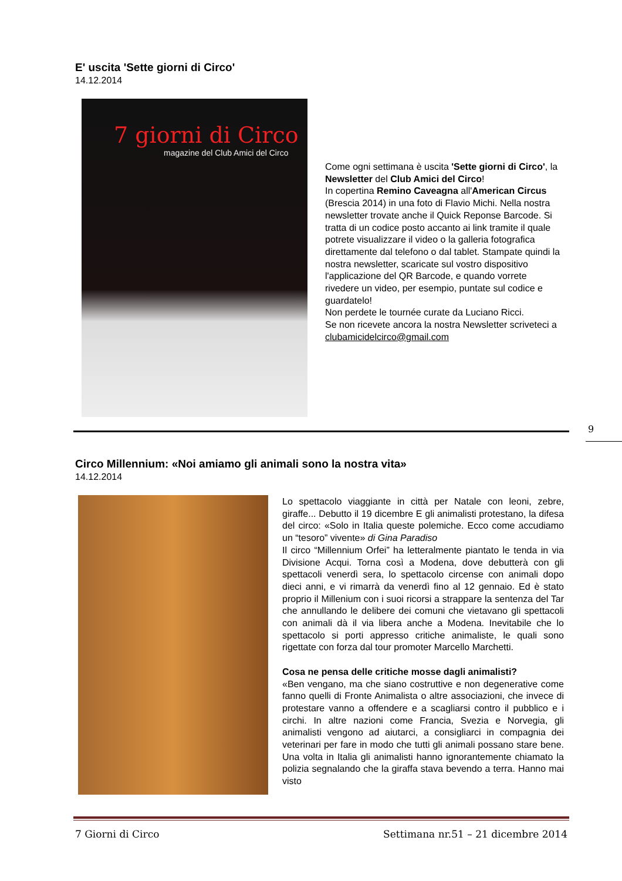E' uscita 'Sette giorni di Circo'
14.12.2014
7 giorni di Circo
magazine del Club Amici del Circo
Come ogni settimana è uscita 'Sette giorni di Circo', la Newsletter del Club Amici del Circo!
In copertina Remino Caveagna all'American Circus (Brescia 2014) in una foto di Flavio Michi. Nella nostra newsletter trovate anche il Quick Reponse Barcode. Si tratta di un codice posto accanto ai link tramite il quale potrete visualizzare il video o la galleria fotografica direttamente dal telefono o dal tablet. Stampate quindi la nostra newsletter, scaricate sul vostro dispositivo l'applicazione del QR Barcode, e quando vorrete rivedere un video, per esempio, puntate sul codice e guardatelo!
Non perdete le tournée curate da Luciano Ricci.
Se non ricevete ancora la nostra Newsletter scriveteci a clubamicidelcirco@gmail.com
9
Circo Millennium: «Noi amiamo gli animali sono la nostra vita»
14.12.2014
Lo spettacolo viaggiante in città per Natale con leoni, zebre, giraffe... Debutto il 19 dicembre E gli animalisti protestano, la difesa del circo: «Solo in Italia queste polemiche. Ecco come accudiamo un “tesoro” vivente» di Gina Paradiso
Il circo “Millennium Orfei” ha letteralmente piantato le tenda in via Divisione Acqui. Torna così a Modena, dove debutterà con gli spettacoli venerdì sera, lo spettacolo circense con animali dopo dieci anni, e vi rimarrà da venerdì fino al 12 gennaio. Ed è stato proprio il Millenium con i suoi ricorsi a strappare la sentenza del Tar che annullando le delibere dei comuni che vietavano gli spettacoli con animali dà il via libera anche a Modena. Inevitabile che lo spettacolo si porti appresso critiche animaliste, le quali sono rigettate con forza dal tour promoter Marcello Marchetti.
Cosa ne pensa delle critiche mosse dagli animalisti?
«Ben vengano, ma che siano costruttive e non degenerative come fanno quelli di Fronte Animalista o altre associazioni, che invece di protestare vanno a offendere e a scagliarsi contro il pubblico e i circhi. In altre nazioni come Francia, Svezia e Norvegia, gli animalisti vengono ad aiutarci, a consigliarci in compagnia dei veterinari per fare in modo che tutti gli animali possano stare bene. Una volta in Italia gli animalisti hanno ignorantemente chiamato la polizia segnalando che la giraffa stava bevendo a terra. Hanno mai visto
7 Giorni di Circo Settimana nr.51 – 21 dicembre 2014